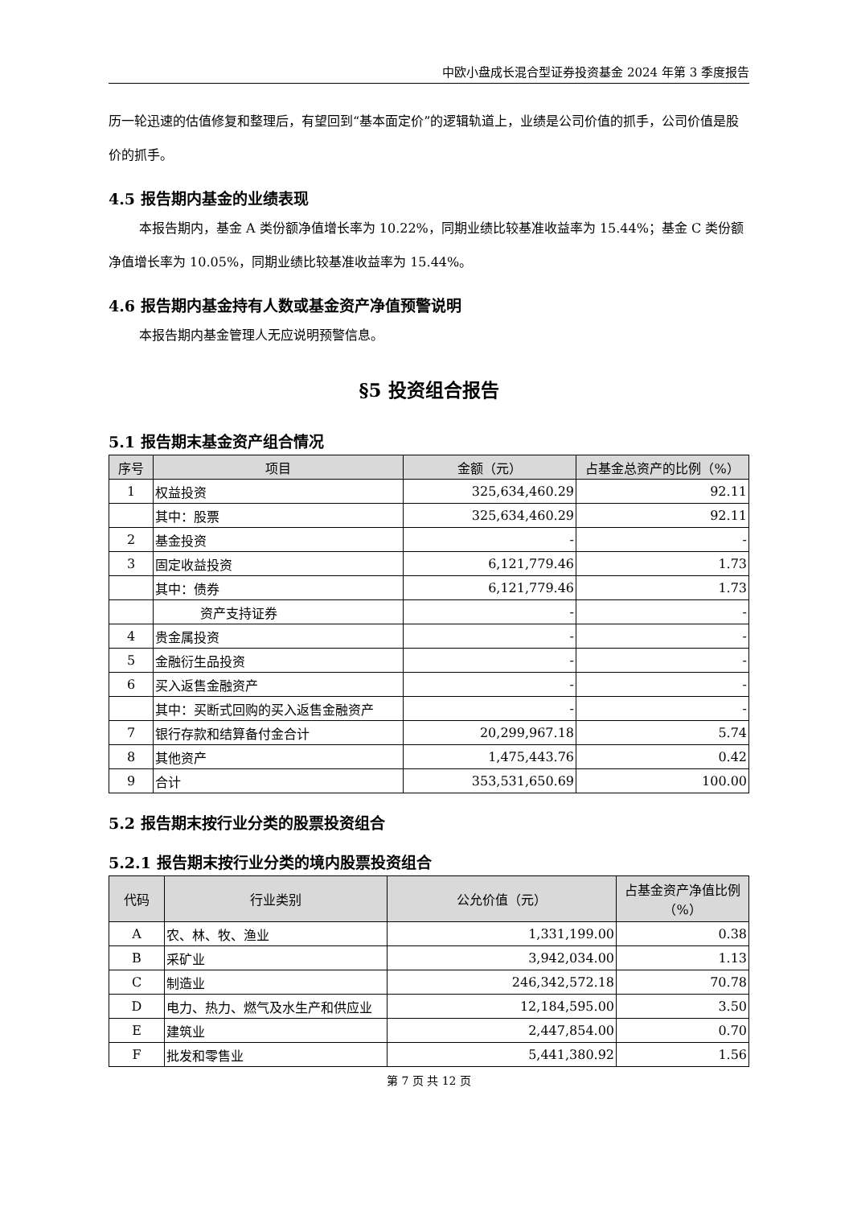中欧小盘成长混合型证券投资基金 2024 年第 3 季度报告
历一轮迅速的估值修复和整理后，有望回到“基本面定价”的逻辑轨道上，业绩是公司价值的抓手，公司价值是股价的抓手。
4.5 报告期内基金的业绩表现
本报告期内，基金 A 类份额净值增长率为 10.22%，同期业绩比较基准收益率为 15.44%；基金 C 类份额净值增长率为 10.05%，同期业绩比较基准收益率为 15.44%。
4.6 报告期内基金持有人数或基金资产净值预警说明
本报告期内基金管理人无应说明预警信息。
§5 投资组合报告
5.1 报告期末基金资产组合情况
| 序号 | 项目 | 金额（元） | 占基金总资产的比例（%） |
| --- | --- | --- | --- |
| 1 | 权益投资 | 325,634,460.29 | 92.11 |
| | 其中：股票 | 325,634,460.29 | 92.11 |
| 2 | 基金投资 | - | - |
| 3 | 固定收益投资 | 6,121,779.46 | 1.73 |
| | 其中：债券 | 6,121,779.46 | 1.73 |
| | 资产支持证券 | - | - |
| 4 | 贵金属投资 | - | - |
| 5 | 金融衍生品投资 | - | - |
| 6 | 买入返售金融资产 | - | - |
| | 其中：买断式回购的买入返售金融资产 | - | - |
| 7 | 银行存款和结算备付金合计 | 20,299,967.18 | 5.74 |
| 8 | 其他资产 | 1,475,443.76 | 0.42 |
| 9 | 合计 | 353,531,650.69 | 100.00 |
5.2 报告期末按行业分类的股票投资组合
5.2.1 报告期末按行业分类的境内股票投资组合
| 代码 | 行业类别 | 公允价值（元） | 占基金资产净值比例（%） |
| --- | --- | --- | --- |
| A | 农、林、牧、渔业 | 1,331,199.00 | 0.38 |
| B | 采矿业 | 3,942,034.00 | 1.13 |
| C | 制造业 | 246,342,572.18 | 70.78 |
| D | 电力、热力、燃气及水生产和供应业 | 12,184,595.00 | 3.50 |
| E | 建筑业 | 2,447,854.00 | 0.70 |
| F | 批发和零售业 | 5,441,380.92 | 1.56 |
第 7 页 共 12 页